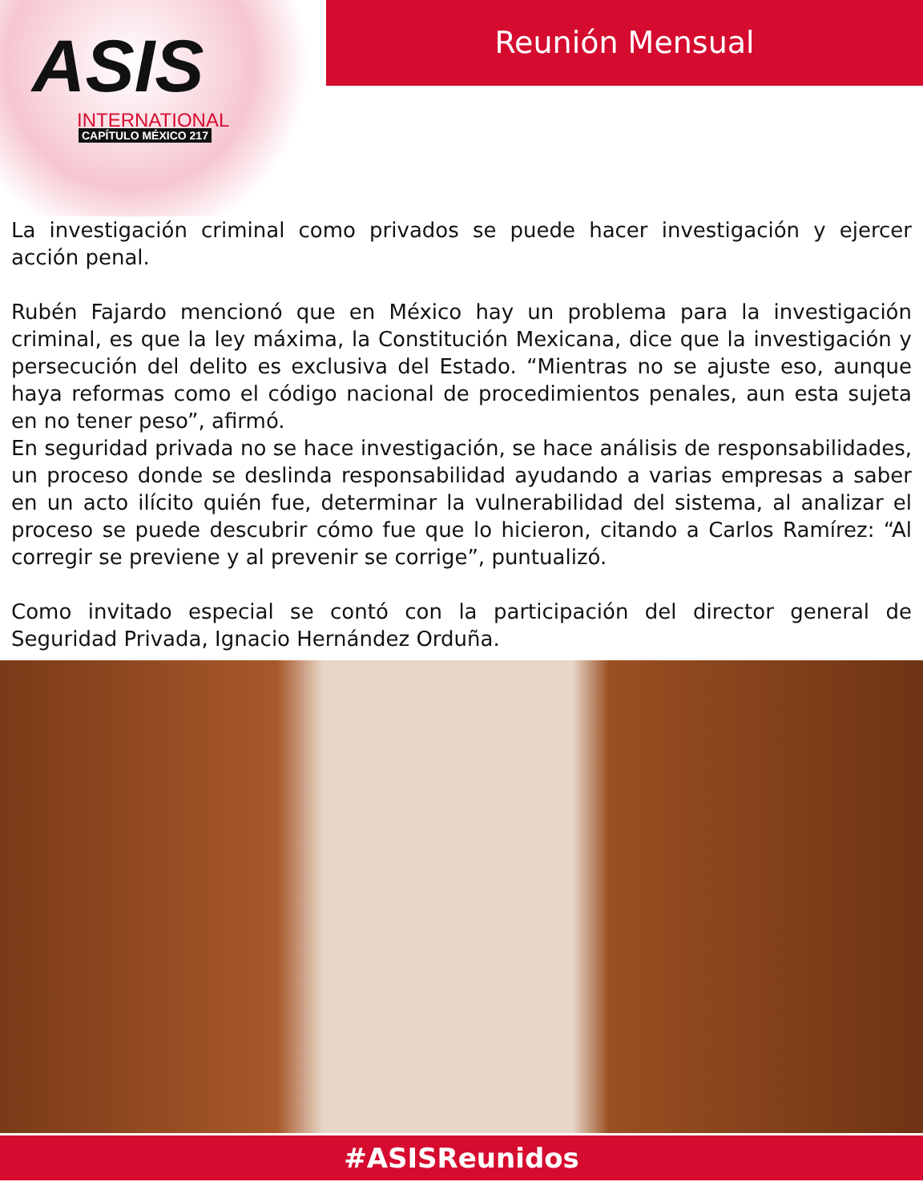ASIS
INTERNATIONAL
CAPÍTULO MÉXICO 217
Reunión Mensual
La investigación criminal como privados se puede hacer investigación y ejercer acción penal.
Rubén Fajardo mencionó que en México hay un problema para la investigación criminal, es que la ley máxima, la Constitución Mexicana, dice que la investigación y persecución del delito es exclusiva del Estado. “Mientras no se ajuste eso, aunque haya reformas como el código nacional de procedimientos penales, aun esta sujeta en no tener peso”, afirmó.
En seguridad privada no se hace investigación, se hace análisis de responsabilidades, un proceso donde se deslinda responsabilidad ayudando a varias empresas a saber en un acto ilícito quién fue, determinar la vulnerabilidad del sistema, al analizar el proceso se puede descubrir cómo fue que lo hicieron, citando a Carlos Ramírez: “Al corregir se previene y al prevenir se corrige”, puntualizó.
Como invitado especial se contó con la participación del director general de Seguridad Privada, Ignacio Hernández Orduña.
#ASISReunidos